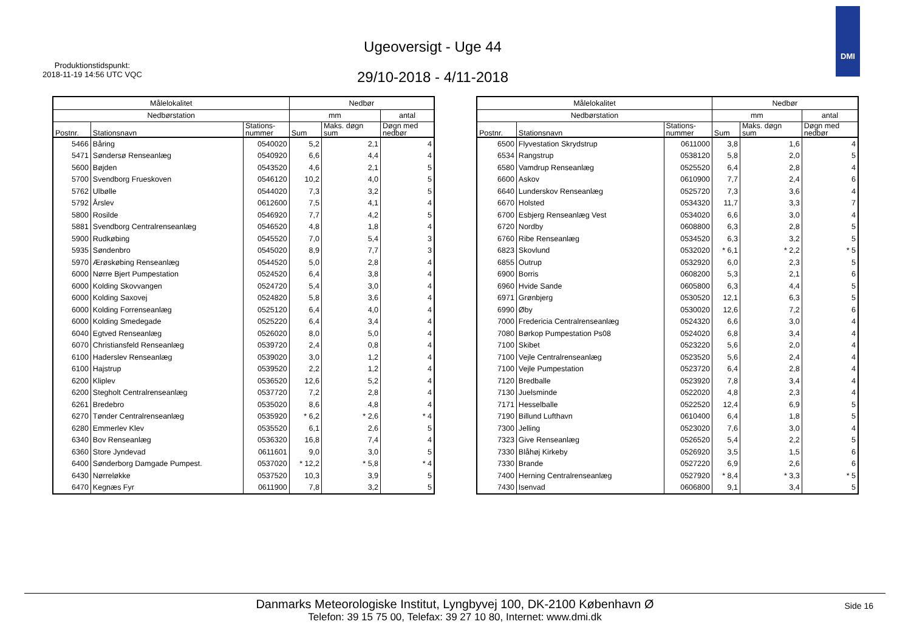Produktionstidspunkt:
2018-11-19 14:56 UTC VQC
Ugeoversigt - Uge 44
29/10-2018 - 4/11-2018
DMI
| Målelokalitet | | | Nedbør | | |
| --- | --- | --- | --- | --- | --- |
| Nedbørstation | | | mm | | antal |
| Postnr. | Stationsnavn | Stations- nummer | Sum | Maks. døgn sum | Døgn med nedbør |
| 5466 | Båring | 0540020 | 5,2 | 2,1 | 4 |
| 5471 | Søndersø Renseanlæg | 0540920 | 6,6 | 4,4 | 4 |
| 5600 | Bøjden | 0543520 | 4,6 | 2,1 | 5 |
| 5700 | Svendborg Frueskoven | 0546120 | 10,2 | 4,0 | 5 |
| 5762 | Ulbølle | 0544020 | 7,3 | 3,2 | 5 |
| 5792 | Årslev | 0612600 | 7,5 | 4,1 | 4 |
| 5800 | Rosilde | 0546920 | 7,7 | 4,2 | 5 |
| 5881 | Svendborg Centralrenseanlæg | 0546520 | 4,8 | 1,8 | 4 |
| 5900 | Rudkøbing | 0545520 | 7,0 | 5,4 | 3 |
| 5935 | Søndenbro | 0545020 | 8,9 | 7,7 | 3 |
| 5970 | Ærøskøbing Renseanlæg | 0544520 | 5,0 | 2,8 | 4 |
| 6000 | Nørre Bjert Pumpestation | 0524520 | 6,4 | 3,8 | 4 |
| 6000 | Kolding Skovvangen | 0524720 | 5,4 | 3,0 | 4 |
| 6000 | Kolding Saxovej | 0524820 | 5,8 | 3,6 | 4 |
| 6000 | Kolding Forrenseanlæg | 0525120 | 6,4 | 4,0 | 4 |
| 6000 | Kolding Smedegade | 0525220 | 6,4 | 3,4 | 4 |
| 6040 | Egtved Renseanlæg | 0526020 | 8,0 | 5,0 | 4 |
| 6070 | Christiansfeld Renseanlæg | 0539720 | 2,4 | 0,8 | 4 |
| 6100 | Haderslev Renseanlæg | 0539020 | 3,0 | 1,2 | 4 |
| 6100 | Hajstrup | 0539520 | 2,2 | 1,2 | 4 |
| 6200 | Kliplev | 0536520 | 12,6 | 5,2 | 4 |
| 6200 | Stegholt Centralrenseanlæg | 0537720 | 7,2 | 2,8 | 4 |
| 6261 | Bredebro | 0535020 | 8,6 | 4,8 | 4 |
| 6270 | Tønder Centralrenseanlæg | 0535920 | * 6,2 | * 2,6 | * 4 |
| 6280 | Emmerlev Klev | 0535520 | 6,1 | 2,6 | 5 |
| 6340 | Bov Renseanlæg | 0536320 | 16,8 | 7,4 | 4 |
| 6360 | Store Jyndevad | 0611601 | 9,0 | 3,0 | 5 |
| 6400 | Sønderborg Damgade Pumpest. | 0537020 | * 12,2 | * 5,8 | * 4 |
| 6430 | Nørreløkke | 0537520 | 10,3 | 3,9 | 5 |
| 6470 | Kegnæs Fyr | 0611900 | 7,8 | 3,2 | 5 |
| Målelokalitet | | | Nedbør | | |
| --- | --- | --- | --- | --- | --- |
| Nedbørstation | | | mm | | antal |
| Postnr. | Stationsnavn | Stations- nummer | Sum | Maks. døgn sum | Døgn med nedbør |
| 6500 | Flyvestation Skrydstrup | 0611000 | 3,8 | 1,6 | 4 |
| 6534 | Rangstrup | 0538120 | 5,8 | 2,0 | 5 |
| 6580 | Vamdrup Renseanlæg | 0525520 | 6,4 | 2,8 | 4 |
| 6600 | Askov | 0610900 | 7,7 | 2,4 | 6 |
| 6640 | Lunderskov Renseanlæg | 0525720 | 7,3 | 3,6 | 4 |
| 6670 | Holsted | 0534320 | 11,7 | 3,3 | 7 |
| 6700 | Esbjerg Renseanlæg Vest | 0534020 | 6,6 | 3,0 | 4 |
| 6720 | Nordby | 0608800 | 6,3 | 2,8 | 5 |
| 6760 | Ribe Renseanlæg | 0534520 | 6,3 | 3,2 | 5 |
| 6823 | Skovlund | 0532020 | * 6,1 | * 2,2 | * 5 |
| 6855 | Outrup | 0532920 | 6,0 | 2,3 | 5 |
| 6900 | Borris | 0608200 | 5,3 | 2,1 | 6 |
| 6960 | Hvide Sande | 0605800 | 6,3 | 4,4 | 5 |
| 6971 | Grønbjerg | 0530520 | 12,1 | 6,3 | 5 |
| 6990 | Øby | 0530020 | 12,6 | 7,2 | 6 |
| 7000 | Fredericia Centralrenseanlæg | 0524320 | 6,6 | 3,0 | 4 |
| 7080 | Børkop Pumpestation Ps08 | 0524020 | 6,8 | 3,4 | 4 |
| 7100 | Skibet | 0523220 | 5,6 | 2,0 | 4 |
| 7100 | Vejle Centralrenseanlæg | 0523520 | 5,6 | 2,4 | 4 |
| 7100 | Vejle Pumpestation | 0523720 | 6,4 | 2,8 | 4 |
| 7120 | Bredballe | 0523920 | 7,8 | 3,4 | 4 |
| 7130 | Juelsminde | 0522020 | 4,8 | 2,3 | 4 |
| 7171 | Hesselballe | 0522520 | 12,4 | 6,9 | 5 |
| 7190 | Billund Lufthavn | 0610400 | 6,4 | 1,8 | 5 |
| 7300 | Jelling | 0523020 | 7,6 | 3,0 | 4 |
| 7323 | Give Renseanlæg | 0526520 | 5,4 | 2,2 | 5 |
| 7330 | Blåhøj Kirkeby | 0526920 | 3,5 | 1,5 | 6 |
| 7330 | Brande | 0527220 | 6,9 | 2,6 | 6 |
| 7400 | Herning Centralrenseanlæg | 0527920 | * 8,4 | * 3,3 | * 5 |
| 7430 | Isenvad | 0606800 | 9,1 | 3,4 | 5 |
Side 16
Danmarks Meteorologiske Institut, Lyngbyvej 100, DK-2100 København Ø
Telefon: 39 15 75 00, Telefax: 39 27 10 80, Internet: www.dmi.dk